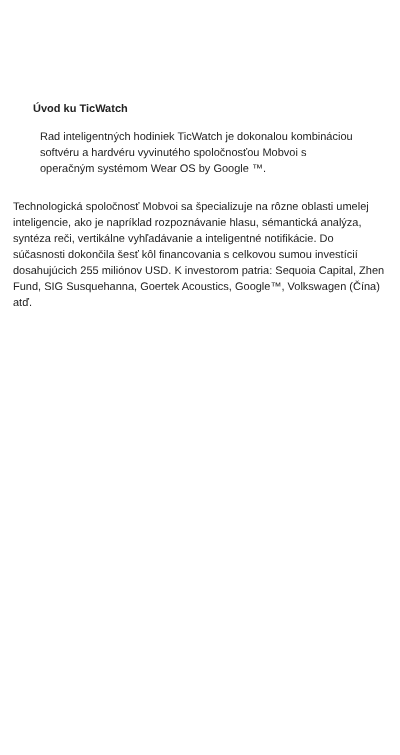Úvod ku TicWatch
Rad inteligentných hodiniek TicWatch je dokonalou kombináciou softvéru a hardvéru vyvinutého spoločnosťou Mobvoi s operačným systémom Wear OS by Google ™.
Technologická spoločnosť Mobvoi sa špecializuje na rôzne oblasti umelej inteligencie, ako je napríklad rozpoznávanie hlasu, sémantická analýza, syntéza reči, vertikálne vyhľadávanie a inteligentné notifikácie. Do súčasnosti dokončila šesť kôl financovania s celkovou sumou investícií dosahujúcich 255 miliónov USD. K investorom patria: Sequoia Capital, Zhen Fund, SIG Susquehanna, Goertek Acoustics, Google™, Volkswagen (Čína) atď.